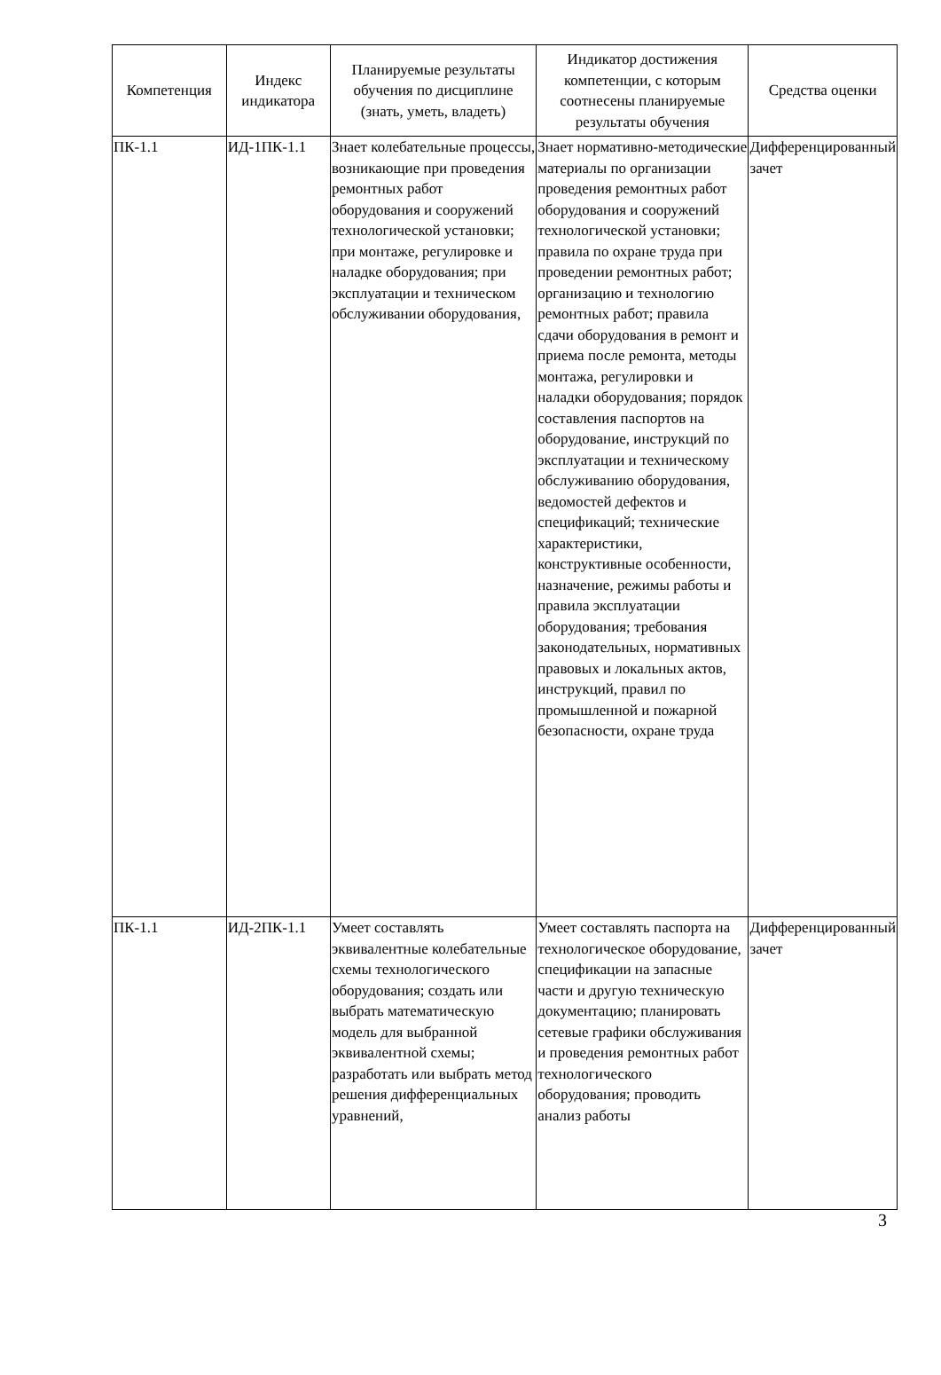| Компетенция | Индекс индикатора | Планируемые результаты обучения по дисциплине (знать, уметь, владеть) | Индикатор достижения компетенции, с которым соотнесены планируемые результаты обучения | Средства оценки |
| --- | --- | --- | --- | --- |
| ПК-1.1 | ИД-1ПК-1.1 | Знает колебательные процессы, возникающие при проведения ремонтных работ оборудования и сооружений технологической установки; при монтаже, регулировке и наладке оборудования; при эксплуатации и техническом обслуживании оборудования, | Знает нормативно-методические материалы по организации проведения ремонтных работ оборудования и сооружений технологической установки; правила по охране труда при проведении ремонтных работ; организацию и технологию ремонтных работ; правила сдачи оборудования в ремонт и приема после ремонта, методы монтажа, регулировки и наладки оборудования; порядок составления паспортов на оборудование, инструкций по эксплуатации и техническому обслуживанию оборудования, ведомостей дефектов и спецификаций; технические характеристики, конструктивные особенности, назначение, режимы работы и правила эксплуатации оборудования; требования законодательных, нормативных правовых и локальных актов, инструкций, правил по промышленной и пожарной безопасности, охране труда | Дифференцированный зачет |
| ПК-1.1 | ИД-2ПК-1.1 | Умеет составлять эквивалентные колебательные схемы технологического оборудования; создать или выбрать математическую модель для выбранной эквивалентной схемы; разработать или выбрать метод решения дифференциальных уравнений, | Умеет составлять паспорта на технологическое оборудование, спецификации на запасные части и другую техническую документацию; планировать сетевые графики обслуживания и проведения ремонтных работ технологического оборудования; проводить анализ работы | Дифференцированный зачет |
3